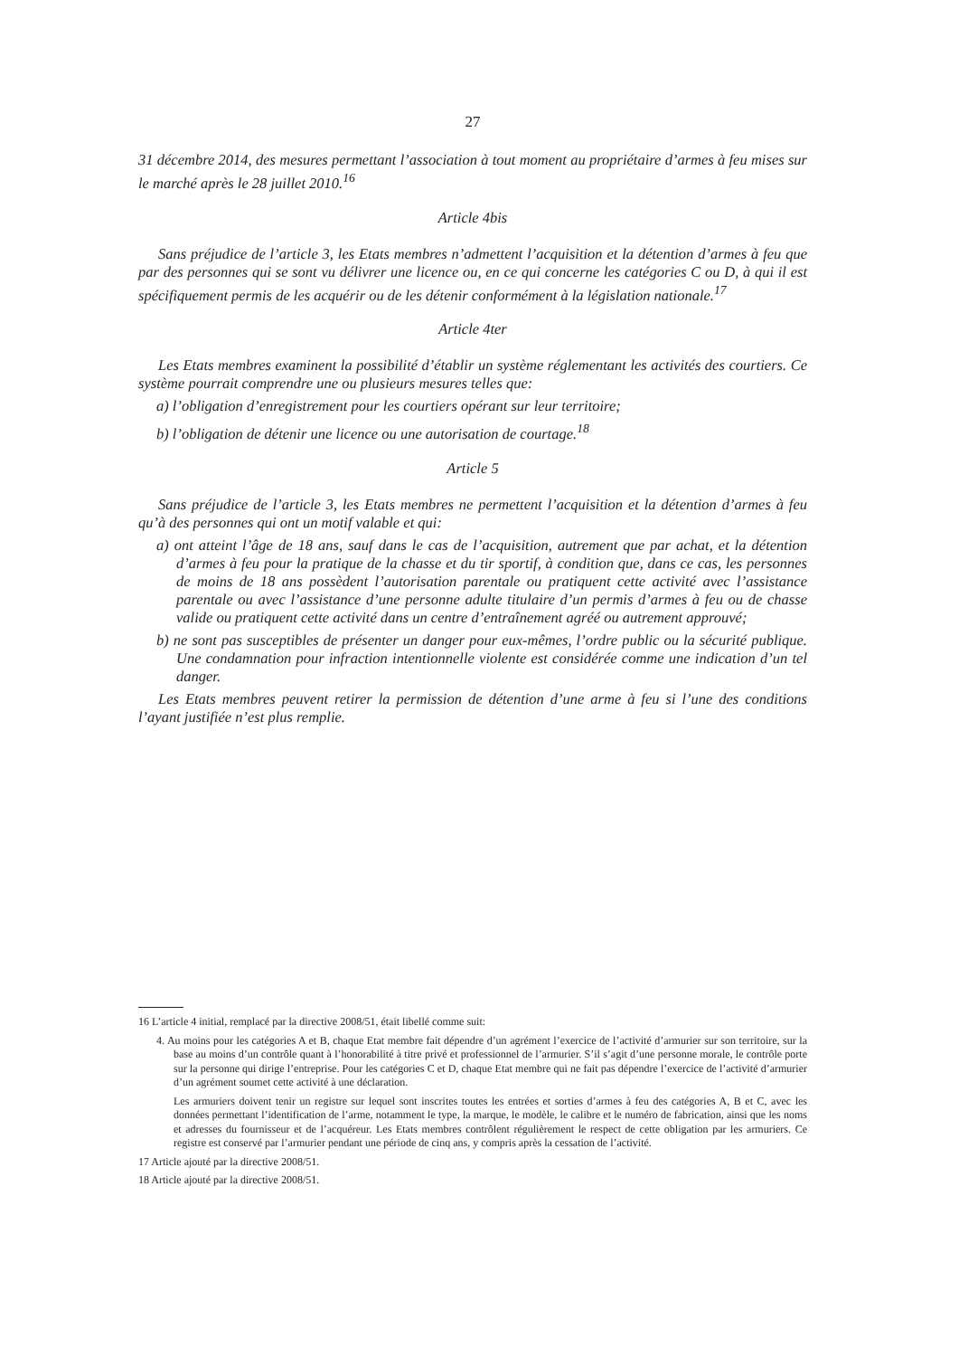27
31 décembre 2014, des mesures permettant l’association à tout moment au propriétaire d’armes à feu mises sur le marché après le 28 juillet 2010.<sup>16</sup>
Article 4bis
Sans préjudice de l’article 3, les Etats membres n’admettent l’acquisition et la détention d’armes à feu que par des personnes qui se sont vu délivrer une licence ou, en ce qui concerne les catégories C ou D, à qui il est spécifiquement permis de les acquérir ou de les détenir conformément à la législation nationale.<sup>17</sup>
Article 4ter
Les Etats membres examinent la possibilité d’établir un système réglementant les activités des courtiers. Ce système pourrait comprendre une ou plusieurs mesures telles que:
a) l’obligation d’enregistrement pour les courtiers opérant sur leur territoire;
b) l’obligation de détenir une licence ou une autorisation de courtage.<sup>18</sup>
Article 5
Sans préjudice de l’article 3, les Etats membres ne permettent l’acquisition et la détention d’armes à feu qu’à des personnes qui ont un motif valable et qui:
a) ont atteint l’âge de 18 ans, sauf dans le cas de l’acquisition, autrement que par achat, et la détention d’armes à feu pour la pratique de la chasse et du tir sportif, à condition que, dans ce cas, les personnes de moins de 18 ans possèdent l’autorisation parentale ou pratiquent cette activité avec l’assistance parentale ou avec l’assistance d’une personne adulte titulaire d’un permis d’armes à feu ou de chasse valide ou pratiquent cette activité dans un centre d’entraînement agréé ou autrement approuvé;
b) ne sont pas susceptibles de présenter un danger pour eux-mêmes, l’ordre public ou la sécurité publique. Une condamnation pour infraction intentionnelle violente est considérée comme une indication d’un tel danger.
Les Etats membres peuvent retirer la permission de détention d’une arme à feu si l’une des conditions l’ayant justifiée n’est plus remplie.
16 L’article 4 initial, remplacé par la directive 2008/51, était libellé comme suit:
4. Au moins pour les catégories A et B, chaque Etat membre fait dépendre d’un agrément l’exercice de l’activité d’armurier sur son territoire, sur la base au moins d’un contrôle quant à l’honorabilité à titre privé et professionnel de l’armurier. S’il s’agit d’une personne morale, le contrôle porte sur la personne qui dirige l’entreprise. Pour les catégories C et D, chaque Etat membre qui ne fait pas dépendre l’exercice de l’activité d’armurier d’un agrément soumet cette activité à une déclaration.
Les armuriers doivent tenir un registre sur lequel sont inscrites toutes les entrées et sorties d’armes à feu des catégories A, B et C, avec les données permettant l’identification de l’arme, notamment le type, la marque, le modèle, le calibre et le numéro de fabrication, ainsi que les noms et adresses du fournisseur et de l’acquéreur. Les Etats membres contrôlent régulièrement le respect de cette obligation par les armuriers. Ce registre est conservé par l’armurier pendant une période de cinq ans, y compris après la cessation de l’activité.
17 Article ajouté par la directive 2008/51.
18 Article ajouté par la directive 2008/51.